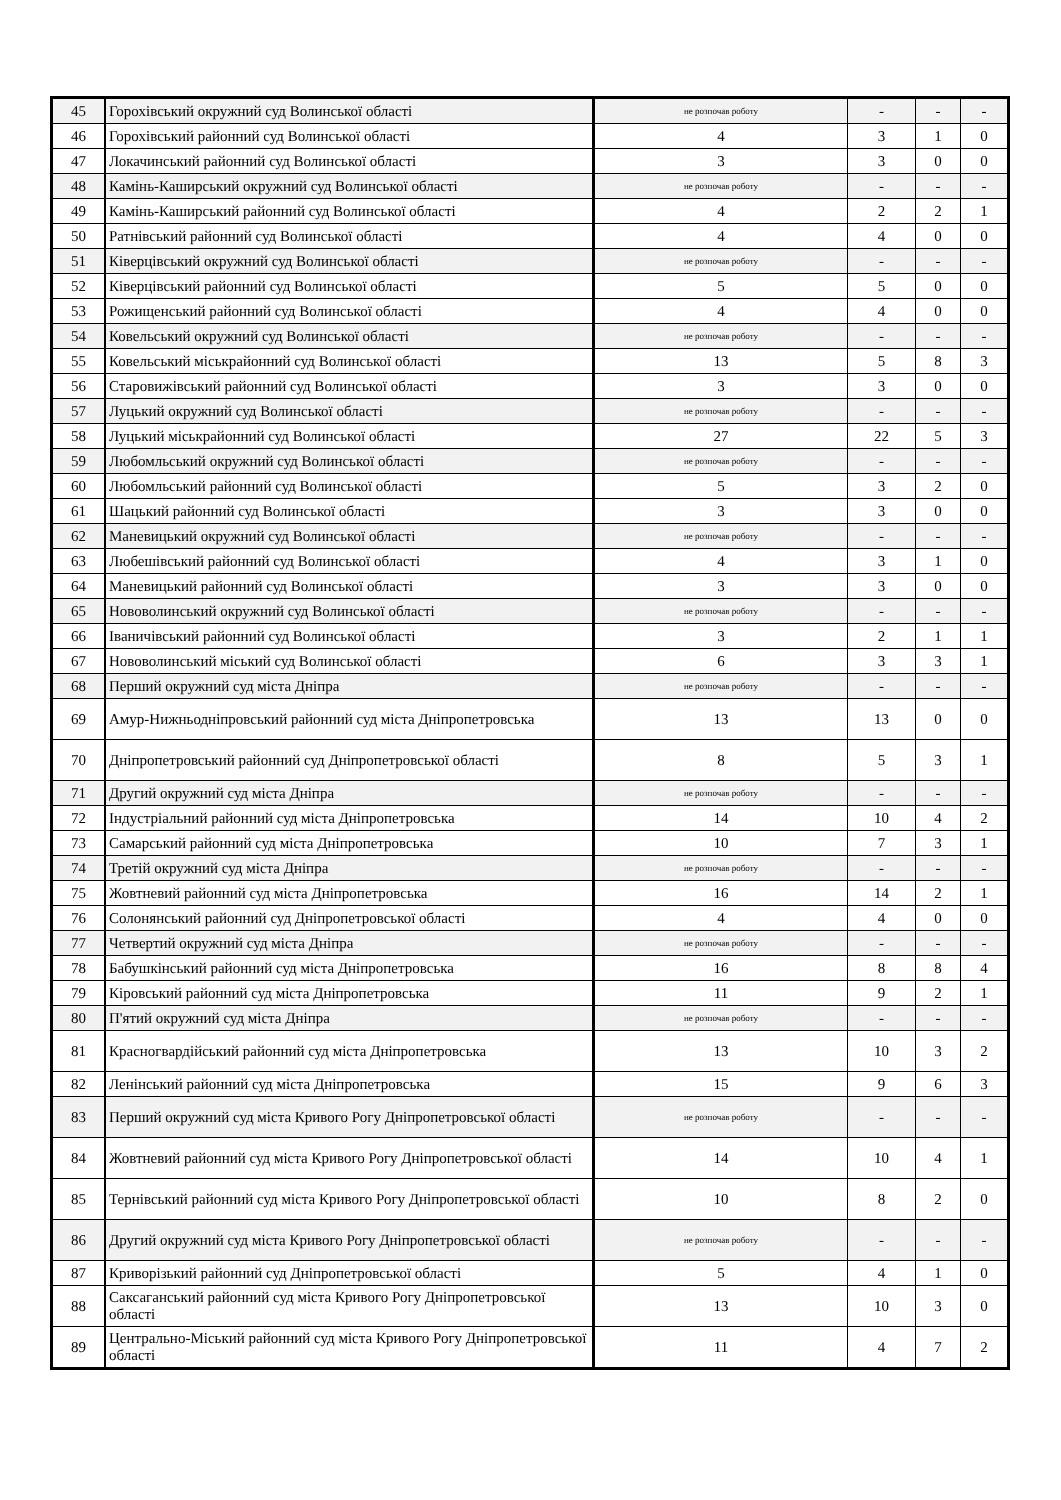| 45 | Горохівський окружний суд Волинської області | не розпочав роботу | - | - | - |
| 46 | Горохівський районний суд Волинської області | 4 | 3 | 1 | 0 |
| 47 | Локачинський районний суд Волинської області | 3 | 3 | 0 | 0 |
| 48 | Камінь-Каширський окружний суд Волинської області | не розпочав роботу | - | - | - |
| 49 | Камінь-Каширський районний суд Волинської області | 4 | 2 | 2 | 1 |
| 50 | Ратнівський районний суд Волинської області | 4 | 4 | 0 | 0 |
| 51 | Ківерцівський окружний суд Волинської області | не розпочав роботу | - | - | - |
| 52 | Ківерцівський районний суд Волинської області | 5 | 5 | 0 | 0 |
| 53 | Рожищенський районний суд Волинської області | 4 | 4 | 0 | 0 |
| 54 | Ковельський окружний суд Волинської області | не розпочав роботу | - | - | - |
| 55 | Ковельський міськрайонний суд Волинської області | 13 | 5 | 8 | 3 |
| 56 | Старовижівський районний суд Волинської області | 3 | 3 | 0 | 0 |
| 57 | Луцький окружний суд Волинської області | не розпочав роботу | - | - | - |
| 58 | Луцький міськрайонний суд Волинської області | 27 | 22 | 5 | 3 |
| 59 | Любомльський окружний суд Волинської області | не розпочав роботу | - | - | - |
| 60 | Любомльський районний суд Волинської області | 5 | 3 | 2 | 0 |
| 61 | Шацький районний суд Волинської області | 3 | 3 | 0 | 0 |
| 62 | Маневицький окружний суд Волинської області | не розпочав роботу | - | - | - |
| 63 | Любешівський районний суд Волинської області | 4 | 3 | 1 | 0 |
| 64 | Маневицький районний суд Волинської області | 3 | 3 | 0 | 0 |
| 65 | Нововолинський окружний суд Волинської області | не розпочав роботу | - | - | - |
| 66 | Іваничівський районний суд Волинської області | 3 | 2 | 1 | 1 |
| 67 | Нововолинський міський суд Волинської області | 6 | 3 | 3 | 1 |
| 68 | Перший окружний суд міста Дніпра | не розпочав роботу | - | - | - |
| 69 | Амур-Нижньодніпровський районний суд міста Дніпропетровська | 13 | 13 | 0 | 0 |
| 70 | Дніпропетровський районний суд Дніпропетровської області | 8 | 5 | 3 | 1 |
| 71 | Другий окружний суд міста Дніпра | не розпочав роботу | - | - | - |
| 72 | Індустріальний районний суд міста Дніпропетровська | 14 | 10 | 4 | 2 |
| 73 | Самарський районний суд міста Дніпропетровська | 10 | 7 | 3 | 1 |
| 74 | Третій окружний суд міста Дніпра | не розпочав роботу | - | - | - |
| 75 | Жовтневий районний суд міста Дніпропетровська | 16 | 14 | 2 | 1 |
| 76 | Солонянський районний суд Дніпропетровської області | 4 | 4 | 0 | 0 |
| 77 | Четвертий окружний суд міста Дніпра | не розпочав роботу | - | - | - |
| 78 | Бабушкінський районний суд міста Дніпропетровська | 16 | 8 | 8 | 4 |
| 79 | Кіровський районний суд міста Дніпропетровська | 11 | 9 | 2 | 1 |
| 80 | П'ятий окружний суд міста Дніпра | не розпочав роботу | - | - | - |
| 81 | Красногвардійський районний суд міста Дніпропетровська | 13 | 10 | 3 | 2 |
| 82 | Ленінський районний суд міста Дніпропетровська | 15 | 9 | 6 | 3 |
| 83 | Перший окружний суд міста Кривого Рогу Дніпропетровської області | не розпочав роботу | - | - | - |
| 84 | Жовтневий районний суд міста Кривого Рогу Дніпропетровської області | 14 | 10 | 4 | 1 |
| 85 | Тернівський районний суд міста Кривого Рогу Дніпропетровської області | 10 | 8 | 2 | 0 |
| 86 | Другий окружний суд міста Кривого Рогу Дніпропетровської області | не розпочав роботу | - | - | - |
| 87 | Криворізький районний суд Дніпропетровської області | 5 | 4 | 1 | 0 |
| 88 | Саксаганський районний суд міста Кривого Рогу Дніпропетровської області | 13 | 10 | 3 | 0 |
| 89 | Центрально-Міський районний суд міста Кривого Рогу Дніпропетровської області | 11 | 4 | 7 | 2 |